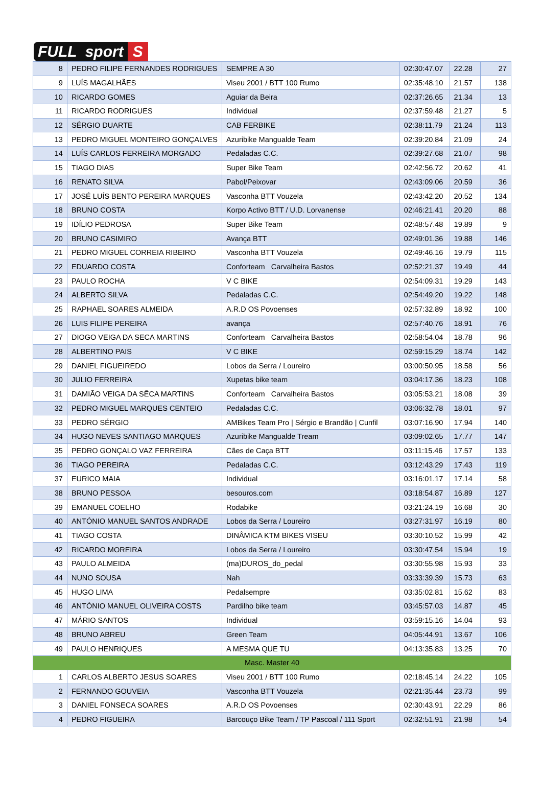FULL sport S
| 8 | PEDRO FILIPE FERNANDES RODRIGUES | SEMPRE A 30 | 02:30:47.07 | 22.28 | 27 |
| 9 | LUÍS MAGALHÃES | Viseu 2001 / BTT 100 Rumo | 02:35:48.10 | 21.57 | 138 |
| 10 | RICARDO GOMES | Aguiar da Beira | 02:37:26.65 | 21.34 | 13 |
| 11 | RICARDO RODRIGUES | Individual | 02:37:59.48 | 21.27 | 5 |
| 12 | SÉRGIO DUARTE | CAB FERBIKE | 02:38:11.79 | 21.24 | 113 |
| 13 | PEDRO MIGUEL MONTEIRO GONÇALVES | Azuribike Mangualde Team | 02:39:20.84 | 21.09 | 24 |
| 14 | LUÍS CARLOS FERREIRA MORGADO | Pedaladas C.C. | 02:39:27.68 | 21.07 | 98 |
| 15 | TIAGO DIAS | Super Bike Team | 02:42:56.72 | 20.62 | 41 |
| 16 | RENATO SILVA | Pabol/Peixovar | 02:43:09.06 | 20.59 | 36 |
| 17 | JOSÉ LUÍS BENTO PEREIRA MARQUES | Vasconha BTT Vouzela | 02:43:42.20 | 20.52 | 134 |
| 18 | BRUNO COSTA | Korpo Activo BTT / U.D. Lorvanense | 02:46:21.41 | 20.20 | 88 |
| 19 | IDÍLIO PEDROSA | Super Bike Team | 02:48:57.48 | 19.89 | 9 |
| 20 | BRUNO CASIMIRO | Avança BTT | 02:49:01.36 | 19.88 | 146 |
| 21 | PEDRO MIGUEL CORREIA RIBEIRO | Vasconha BTT Vouzela | 02:49:46.16 | 19.79 | 115 |
| 22 | EDUARDO COSTA | Conforteam Carvalheira Bastos | 02:52:21.37 | 19.49 | 44 |
| 23 | PAULO ROCHA | V C BIKE | 02:54:09.31 | 19.29 | 143 |
| 24 | ALBERTO SILVA | Pedaladas C.C. | 02:54:49.20 | 19.22 | 148 |
| 25 | RAPHAEL SOARES ALMEIDA | A.R.D OS Povoenses | 02:57:32.89 | 18.92 | 100 |
| 26 | LUIS FILIPE PEREIRA | avança | 02:57:40.76 | 18.91 | 76 |
| 27 | DIOGO VEIGA DA SECA MARTINS | Conforteam Carvalheira Bastos | 02:58:54.04 | 18.78 | 96 |
| 28 | ALBERTINO PAIS | V C BIKE | 02:59:15.29 | 18.74 | 142 |
| 29 | DANIEL FIGUEIREDO | Lobos da Serra / Loureiro | 03:00:50.95 | 18.58 | 56 |
| 30 | JULIO FERREIRA | Xupetas bike team | 03:04:17.36 | 18.23 | 108 |
| 31 | DAMIÃO VEIGA DA SÊCA MARTINS | Conforteam Carvalheira Bastos | 03:05:53.21 | 18.08 | 39 |
| 32 | PEDRO MIGUEL MARQUES CENTEIO | Pedaladas C.C. | 03:06:32.78 | 18.01 | 97 |
| 33 | PEDRO SÉRGIO | AMBikes Team Pro / Sérgio e Brandão / Cunfil | 03:07:16.90 | 17.94 | 140 |
| 34 | HUGO NEVES SANTIAGO MARQUES | Azuribike Mangualde Tream | 03:09:02.65 | 17.77 | 147 |
| 35 | PEDRO GONÇALO VAZ FERREIRA | Cães de Caça BTT | 03:11:15.46 | 17.57 | 133 |
| 36 | TIAGO PEREIRA | Pedaladas C.C. | 03:12:43.29 | 17.43 | 119 |
| 37 | EURICO MAIA | Individual | 03:16:01.17 | 17.14 | 58 |
| 38 | BRUNO PESSOA | besouros.com | 03:18:54.87 | 16.89 | 127 |
| 39 | EMANUEL COELHO | Rodabike | 03:21:24.19 | 16.68 | 30 |
| 40 | ANTÓNIO MANUEL SANTOS ANDRADE | Lobos da Serra / Loureiro | 03:27:31.97 | 16.19 | 80 |
| 41 | TIAGO COSTA | DINÂMICA KTM BIKES VISEU | 03:30:10.52 | 15.99 | 42 |
| 42 | RICARDO MOREIRA | Lobos da Serra / Loureiro | 03:30:47.54 | 15.94 | 19 |
| 43 | PAULO ALMEIDA | (ma)DUROS_do_pedal | 03:30:55.98 | 15.93 | 33 |
| 44 | NUNO SOUSA | Nah | 03:33:39.39 | 15.73 | 63 |
| 45 | HUGO LIMA | Pedalsempre | 03:35:02.81 | 15.62 | 83 |
| 46 | ANTÓNIO MANUEL OLIVEIRA COSTS | Pardilho bike team | 03:45:57.03 | 14.87 | 45 |
| 47 | MÁRIO SANTOS | Individual | 03:59:15.16 | 14.04 | 93 |
| 48 | BRUNO ABREU | Green Team | 04:05:44.91 | 13.67 | 106 |
| 49 | PAULO HENRIQUES | A MESMA QUE TU | 04:13:35.83 | 13.25 | 70 |
| Masc. Master 40 | | | | | |
| 1 | CARLOS ALBERTO JESUS SOARES | Viseu 2001 / BTT 100 Rumo | 02:18:45.14 | 24.22 | 105 |
| 2 | FERNANDO GOUVEIA | Vasconha BTT Vouzela | 02:21:35.44 | 23.73 | 99 |
| 3 | DANIEL FONSECA SOARES | A.R.D OS Povoenses | 02:30:43.91 | 22.29 | 86 |
| 4 | PEDRO FIGUEIRA | Barcouço Bike Team / TP Pascoal / 111 Sport | 02:32:51.91 | 21.98 | 54 |